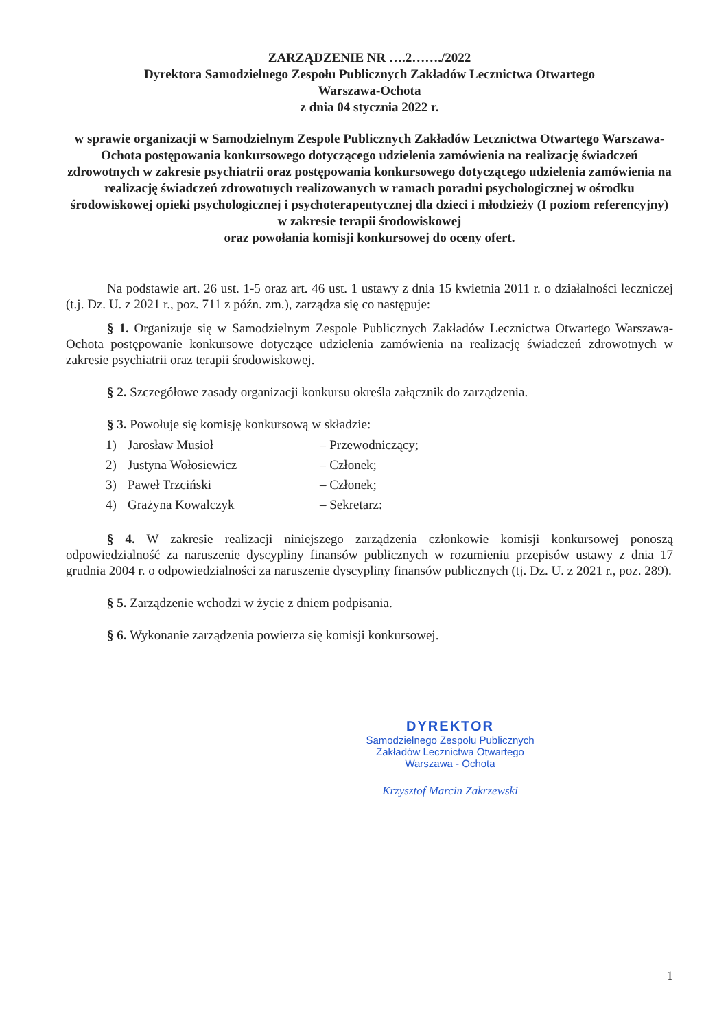ZARZĄDZENIE NR ….2……./2022
Dyrektora Samodzielnego Zespołu Publicznych Zakładów Lecznictwa Otwartego
Warszawa-Ochota
z dnia 04 stycznia 2022 r.
w sprawie organizacji w Samodzielnym Zespole Publicznych Zakładów Lecznictwa Otwartego Warszawa-Ochota postępowania konkursowego dotyczącego udzielenia zamówienia na realizację świadczeń zdrowotnych w zakresie psychiatrii oraz postępowania konkursowego dotyczącego udzielenia zamówienia na realizację świadczeń zdrowotnych realizowanych w ramach poradni psychologicznej w ośrodku środowiskowej opieki psychologicznej i psychoterapeutycznej dla dzieci i młodzieży (I poziom referencyjny) w zakresie terapii środowiskowej
oraz powołania komisji konkursowej do oceny ofert.
Na podstawie art. 26 ust. 1-5 oraz art. 46 ust. 1 ustawy z dnia 15 kwietnia 2011 r. o działalności leczniczej (t.j. Dz. U. z 2021 r., poz. 711 z późn. zm.), zarządza się co następuje:
§ 1. Organizuje się w Samodzielnym Zespole Publicznych Zakładów Lecznictwa Otwartego Warszawa-Ochota postępowanie konkursowe dotyczące udzielenia zamówienia na realizację świadczeń zdrowotnych w zakresie psychiatrii oraz terapii środowiskowej.
§ 2. Szczegółowe zasady organizacji konkursu określa załącznik do zarządzenia.
§ 3. Powołuje się komisję konkursową w składzie:
1) Jarosław Musioł – Przewodniczący;
2) Justyna Wołosiewicz – Członek;
3) Paweł Trzciński – Członek;
4) Grażyna Kowalczyk – Sekretarz:
§ 4. W zakresie realizacji niniejszego zarządzenia członkowie komisji konkursowej ponoszą odpowiedzialność za naruszenie dyscypliny finansów publicznych w rozumieniu przepisów ustawy z dnia 17 grudnia 2004 r. o odpowiedzialności za naruszenie dyscypliny finansów publicznych (tj. Dz. U. z 2021 r., poz. 289).
§ 5. Zarządzenie wchodzi w życie z dniem podpisania.
§ 6. Wykonanie zarządzenia powierza się komisji konkursowej.
DYREKTOR
Samodzielnego Zespołu Publicznych
Zakładów Lecznictwa Otwartego
Warszawa - Ochota
Krzysztof Marcin Zakrzewski
1